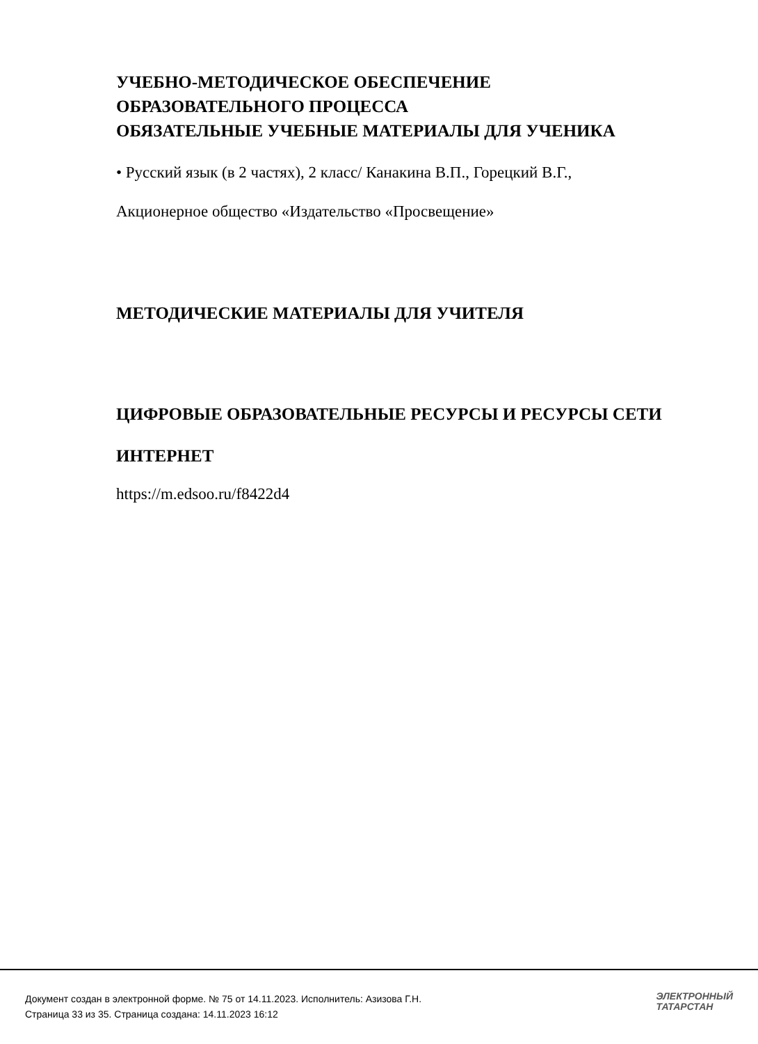УЧЕБНО-МЕТОДИЧЕСКОЕ ОБЕСПЕЧЕНИЕ
ОБРАЗОВАТЕЛЬНОГО ПРОЦЕССА
ОБЯЗАТЕЛЬНЫЕ УЧЕБНЫЕ МАТЕРИАЛЫ ДЛЯ УЧЕНИКА
• Русский язык (в 2 частях), 2 класс/ Канакина В.П., Горецкий В.Г.,
Акционерное общество «Издательство «Просвещение»
МЕТОДИЧЕСКИЕ МАТЕРИАЛЫ ДЛЯ УЧИТЕЛЯ
ЦИФРОВЫЕ ОБРАЗОВАТЕЛЬНЫЕ РЕСУРСЫ И РЕСУРСЫ СЕТИ
ИНТЕРНЕТ
https://m.edsoo.ru/f8422d4
Документ создан в электронной форме. № 75 от 14.11.2023. Исполнитель: Азизова Г.Н.
Страница 33 из 35. Страница создана: 14.11.2023 16:12
ЭЛЕКТРОННЫЙ
ТАТАРСТАН